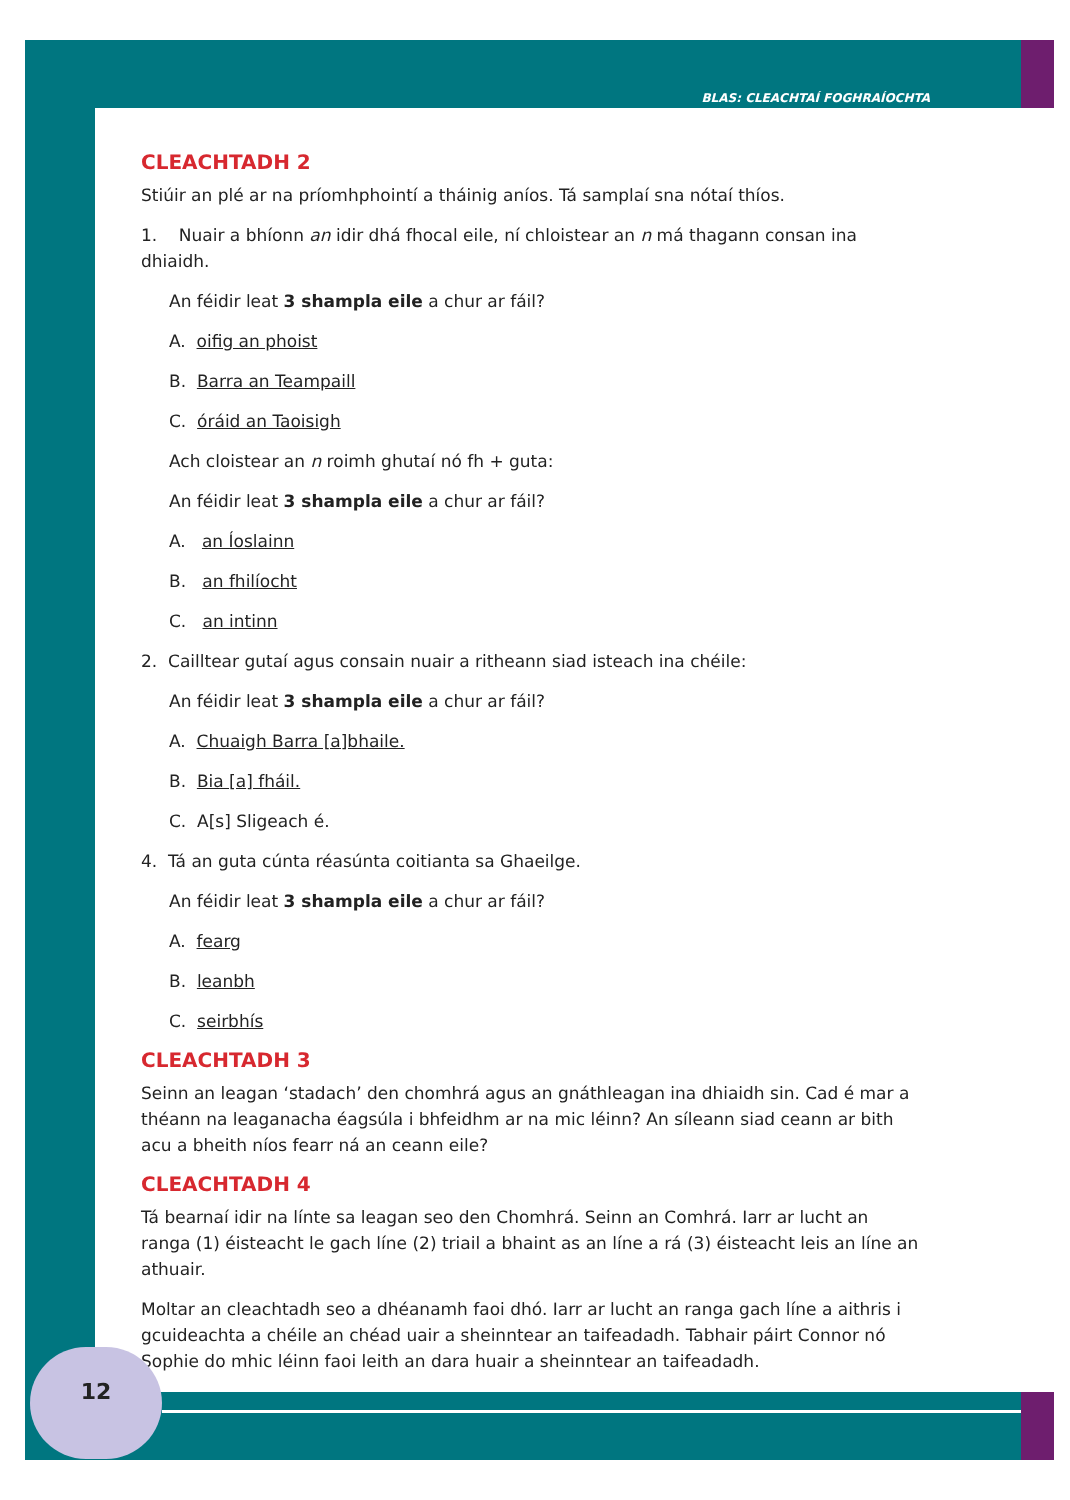BLAS: CLEACHTAÍ FOGHRAÍOCHTA
CLEACHTADH 2
Stiúir an plé ar na príomhphointí a tháinig aníos. Tá samplaí sna nótaí thíos.
1. Nuair a bhíonn an idir dhá fhocal eile, ní chloistear an n má thagann consan ina dhiaidh.
An féidir leat 3 shampla eile a chur ar fáil?
A. oifig an phoist
B. Barra an Teampaill
C. óráid an Taoisigh
Ach cloistear an n roimh ghutaí nó fh + guta:
An féidir leat 3 shampla eile a chur ar fáil?
A. an Íoslainn
B. an fhilíocht
C. an intinn
2. Cailltear gutaí agus consain nuair a ritheann siad isteach ina chéile:
An féidir leat 3 shampla eile a chur ar fáil?
A. Chuaigh Barra [a]bhaile.
B. Bia [a] fháil.
C. A[s] Sligeach é.
4. Tá an guta cúnta réasúnta coitianta sa Ghaeilge.
An féidir leat 3 shampla eile a chur ar fáil?
A. fearg
B. leanbh
C. seirbhís
CLEACHTADH 3
Seinn an leagan ‘stadach’ den chomhrá agus an gnáthleagan ina dhiaidh sin. Cad é mar a théann na leaganacha éagsúla i bhfeidhm ar na mic léinn? An síleann siad ceann ar bith acu a bheith níos fearr ná an ceann eile?
CLEACHTADH 4
Tá bearnaí idir na línte sa leagan seo den Chomhrá. Seinn an Comhrá. Iarr ar lucht an ranga (1) éisteacht le gach líne (2) triail a bhaint as an líne a rá (3) éisteacht leis an líne an athuair.
Moltar an cleachtadh seo a dhéanamh faoi dhó. Iarr ar lucht an ranga gach líne a aithris i gcuideachta a chéile an chéad uair a sheinntear an taifeadadh. Tabhair páirt Connor nó Sophie do mhic léinn faoi leith an dara huair a sheinntear an taifeadadh.
12